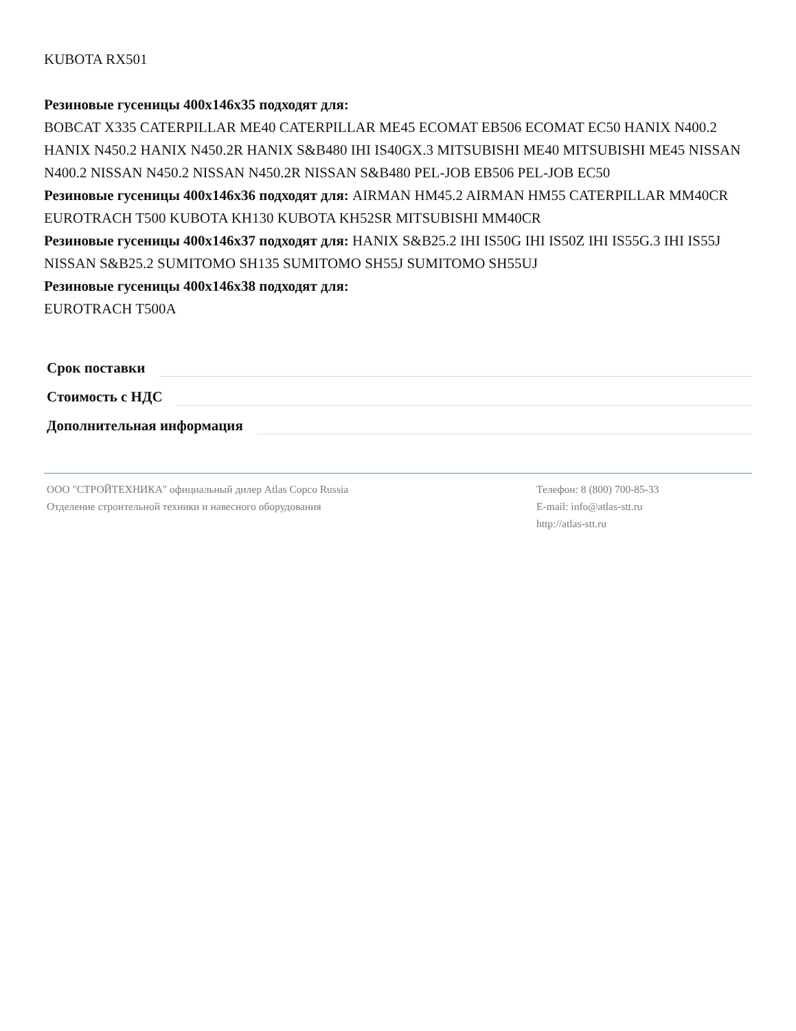KUBOTA RX501
Резиновые гусеницы 400x146x35 подходят для:
BOBCAT X335 CATERPILLAR ME40 CATERPILLAR ME45 ECOMAT EB506 ECOMAT EC50 HANIX N400.2 HANIX N450.2 HANIX N450.2R HANIX S&B480 IHI IS40GX.3 MITSUBISHI ME40 MITSUBISHI ME45 NISSAN N400.2 NISSAN N450.2 NISSAN N450.2R NISSAN S&B480 PEL-JOB EB506 PEL-JOB EC50
Резиновые гусеницы 400x146x36 подходят для: AIRMAN HM45.2 AIRMAN HM55 CATERPILLAR MM40CR EUROTRACH T500 KUBOTA KH130 KUBOTA KH52SR MITSUBISHI MM40CR
Резиновые гусеницы 400x146x37 подходят для: HANIX S&B25.2 IHI IS50G IHI IS50Z IHI IS55G.3 IHI IS55J NISSAN S&B25.2 SUMITOMO SH135 SUMITOMO SH55J SUMITOMO SH55UJ
Резиновые гусеницы 400x146x38 подходят для:
EUROTRACH T500A
Срок поставки
Стоимость с НДС
Дополнительная информация
ООО "СТРОЙТЕХНИКА" официальный дилер Atlas Copco Russia
Отделение строительной техники и навесного оборудования
Телефон: 8 (800) 700-85-33
E-mail: info@atlas-stt.ru
http://atlas-stt.ru